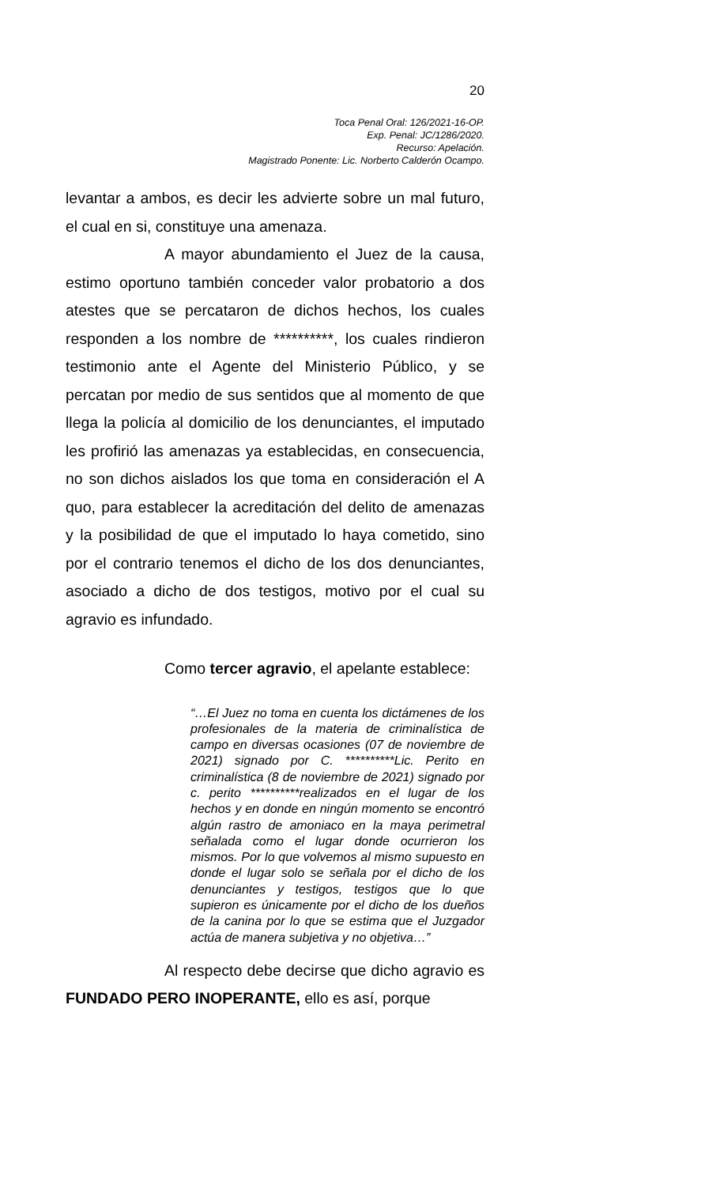20
Toca Penal Oral: 126/2021-16-OP.
Exp. Penal: JC/1286/2020.
Recurso: Apelación.
Magistrado Ponente: Lic. Norberto Calderón Ocampo.
levantar a ambos, es decir les advierte sobre un mal futuro, el cual en si, constituye una amenaza.
A mayor abundamiento el Juez de la causa, estimo oportuno también conceder valor probatorio a dos atestes que se percataron de dichos hechos, los cuales responden a los nombre de **********, los cuales rindieron testimonio ante el Agente del Ministerio Público, y se percatan por medio de sus sentidos que al momento de que llega la policía al domicilio de los denunciantes, el imputado les profirió las amenazas ya establecidas, en consecuencia, no son dichos aislados los que toma en consideración el A quo, para establecer la acreditación del delito de amenazas y la posibilidad de que el imputado lo haya cometido, sino por el contrario tenemos el dicho de los dos denunciantes, asociado a dicho de dos testigos, motivo por el cual su agravio es infundado.
Como tercer agravio, el apelante establece:
“…El Juez no toma en cuenta los dictámenes de los profesionales de la materia de criminalística de campo en diversas ocasiones (07 de noviembre de 2021) signado por C. **********Lic. Perito en criminalística (8 de noviembre de 2021) signado por c. perito **********realizados en el lugar de los hechos y en donde en ningún momento se encontró algún rastro de amoniaco en la maya perimetral señalada como el lugar donde ocurrieron los mismos. Por lo que volvemos al mismo supuesto en donde el lugar solo se señala por el dicho de los denunciantes y testigos, testigos que lo que supieron es únicamente por el dicho de los dueños de la canina por lo que se estima que el Juzgador actúa de manera subjetiva y no objetiva…”
Al respecto debe decirse que dicho agravio es FUNDADO PERO INOPERANTE, ello es así, porque